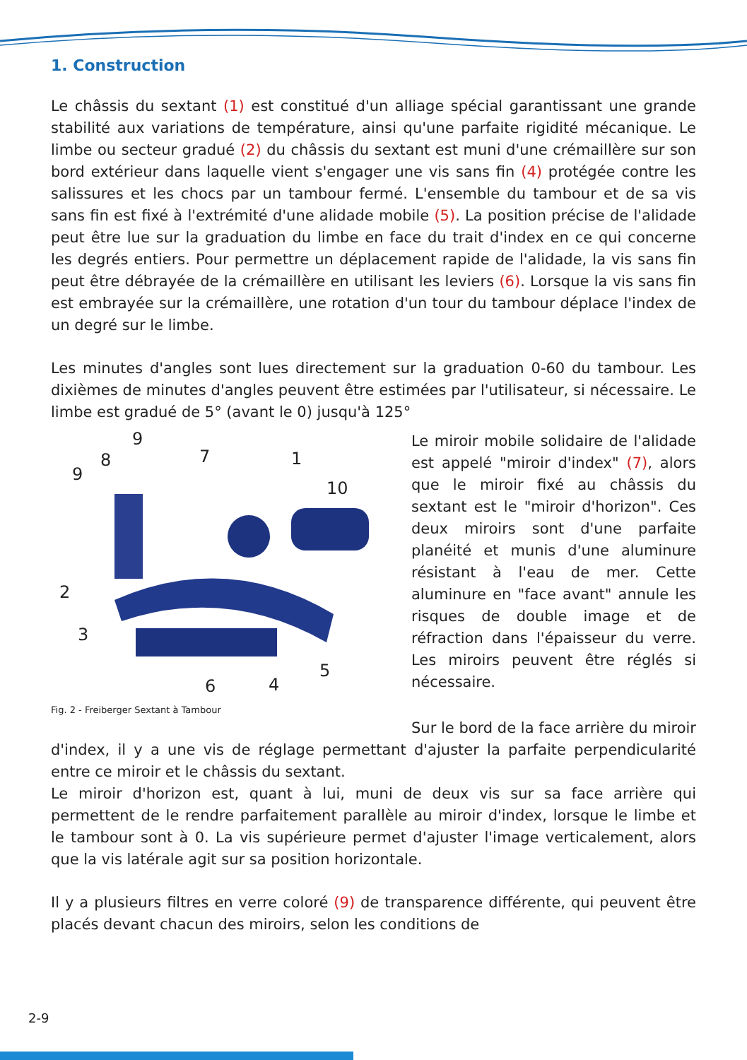1. Construction
Le châssis du sextant (1) est constitué d'un alliage spécial garantissant une grande stabilité aux variations de température, ainsi qu'une parfaite rigidité mécanique. Le limbe ou secteur gradué (2) du châssis du sextant est muni d'une crémaillère sur son bord extérieur dans laquelle vient s'engager une vis sans fin (4) protégée contre les salissures et les chocs par un tambour fermé. L'ensemble du tambour et de sa vis sans fin est fixé à l'extrémité d'une alidade mobile (5). La position précise de l'alidade peut être lue sur la graduation du limbe en face du trait d'index en ce qui concerne les degrés entiers. Pour permettre un déplacement rapide de l'alidade, la vis sans fin peut être débrayée de la crémaillère en utilisant les leviers (6). Lorsque la vis sans fin est embrayée sur la crémaillère, une rotation d'un tour du tambour déplace l'index de un degré sur le limbe.
Les minutes d'angles sont lues directement sur la graduation 0-60 du tambour. Les dixièmes de minutes d'angles peuvent être estimées par l'utilisateur, si nécessaire. Le limbe est gradué de 5° (avant le 0) jusqu'à 125°
9
8
9
7
1
10
2
3
6
4
5
Fig. 2 - Freiberger Sextant à Tambour
Le miroir mobile solidaire de l'alidade est appelé "miroir d'index" (7), alors que le miroir fixé au châssis du sextant est le "miroir d'horizon". Ces deux miroirs sont d'une parfaite planéité et munis d'une aluminure résistant à l'eau de mer. Cette aluminure en "face avant" annule les risques de double image et de réfraction dans l'épaisseur du verre. Les miroirs peuvent être réglés si nécessaire.
Sur le bord de la face arrière du miroir d'index, il y a une vis de réglage permettant d'ajuster la parfaite perpendicularité entre ce miroir et le châssis du sextant.
Le miroir d'horizon est, quant à lui, muni de deux vis sur sa face arrière qui permettent de le rendre parfaitement parallèle au miroir d'index, lorsque le limbe et le tambour sont à 0. La vis supérieure permet d'ajuster l'image verticalement, alors que la vis latérale agit sur sa position horizontale.
Il y a plusieurs filtres en verre coloré (9) de transparence différente, qui peuvent être placés devant chacun des miroirs, selon les conditions de
2-9